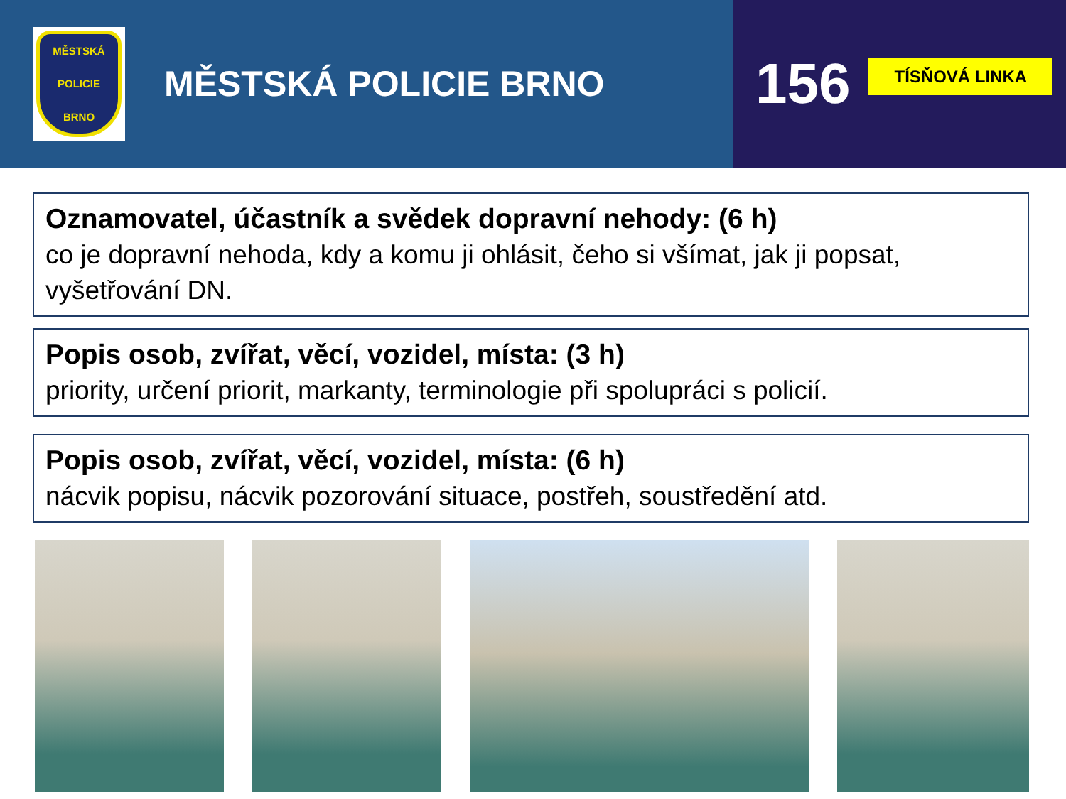MĚSTSKÁ
POLICIE
BRNO
MĚSTSKÁ POLICIE BRNO
156
TÍSŇOVÁ LINKA
Oznamovatel, účastník a svědek dopravní nehody: (6 h)
co je dopravní nehoda, kdy a komu ji ohlásit, čeho si všímat, jak ji popsat, vyšetřování DN.
Popis osob, zvířat, věcí, vozidel, místa: (3 h)
priority, určení priorit, markanty, terminologie při spolupráci s policií.
Popis osob, zvířat, věcí, vozidel, místa: (6 h)
nácvik popisu, nácvik pozorování situace, postřeh, soustředění atd.